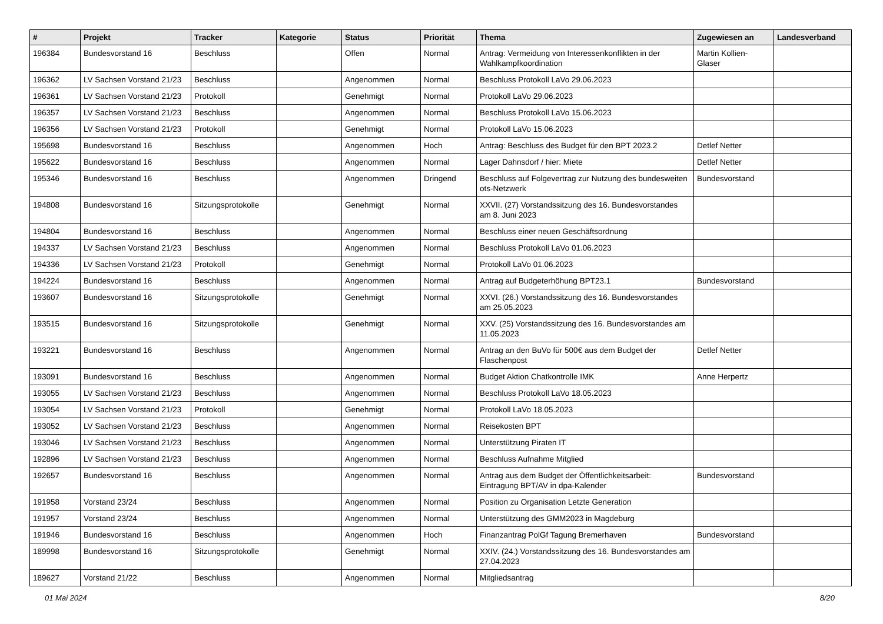| # | Projekt | Tracker | Kategorie | Status | Priorität | Thema | Zugewiesen an | Landesverband |
| --- | --- | --- | --- | --- | --- | --- | --- | --- |
| 196384 | Bundesvorstand 16 | Beschluss | | Offen | Normal | Antrag: Vermeidung von Interessenkonflikten in der Wahlkampfkoordination | Martin Kollien-Glaser | |
| 196362 | LV Sachsen Vorstand 21/23 | Beschluss | | Angenommen | Normal | Beschluss Protokoll LaVo 29.06.2023 | | |
| 196361 | LV Sachsen Vorstand 21/23 | Protokoll | | Genehmigt | Normal | Protokoll LaVo 29.06.2023 | | |
| 196357 | LV Sachsen Vorstand 21/23 | Beschluss | | Angenommen | Normal | Beschluss Protokoll LaVo 15.06.2023 | | |
| 196356 | LV Sachsen Vorstand 21/23 | Protokoll | | Genehmigt | Normal | Protokoll LaVo 15.06.2023 | | |
| 195698 | Bundesvorstand 16 | Beschluss | | Angenommen | Hoch | Antrag: Beschluss des Budget für den BPT 2023.2 | Detlef Netter | |
| 195622 | Bundesvorstand 16 | Beschluss | | Angenommen | Normal | Lager Dahnsdorf / hier: Miete | Detlef Netter | |
| 195346 | Bundesvorstand 16 | Beschluss | | Angenommen | Dringend | Beschluss auf Folgevertrag zur Nutzung des bundesweiten ots-Netzwerk | Bundesvorstand | |
| 194808 | Bundesvorstand 16 | Sitzungsprotokolle | | Genehmigt | Normal | XXVII. (27) Vorstandssitzung des 16. Bundesvorstandes am 8. Juni 2023 | | |
| 194804 | Bundesvorstand 16 | Beschluss | | Angenommen | Normal | Beschluss einer neuen Geschäftsordnung | | |
| 194337 | LV Sachsen Vorstand 21/23 | Beschluss | | Angenommen | Normal | Beschluss Protokoll LaVo 01.06.2023 | | |
| 194336 | LV Sachsen Vorstand 21/23 | Protokoll | | Genehmigt | Normal | Protokoll LaVo 01.06.2023 | | |
| 194224 | Bundesvorstand 16 | Beschluss | | Angenommen | Normal | Antrag auf Budgeterhöhung BPT23.1 | Bundesvorstand | |
| 193607 | Bundesvorstand 16 | Sitzungsprotokolle | | Genehmigt | Normal | XXVI. (26.) Vorstandssitzung des 16. Bundesvorstandes am 25.05.2023 | | |
| 193515 | Bundesvorstand 16 | Sitzungsprotokolle | | Genehmigt | Normal | XXV. (25) Vorstandssitzung des 16. Bundesvorstandes am 11.05.2023 | | |
| 193221 | Bundesvorstand 16 | Beschluss | | Angenommen | Normal | Antrag an den BuVo für 500€ aus dem Budget der Flaschenpost | Detlef Netter | |
| 193091 | Bundesvorstand 16 | Beschluss | | Angenommen | Normal | Budget Aktion Chatkontrolle IMK | Anne Herpertz | |
| 193055 | LV Sachsen Vorstand 21/23 | Beschluss | | Angenommen | Normal | Beschluss Protokoll LaVo 18.05.2023 | | |
| 193054 | LV Sachsen Vorstand 21/23 | Protokoll | | Genehmigt | Normal | Protokoll LaVo 18.05.2023 | | |
| 193052 | LV Sachsen Vorstand 21/23 | Beschluss | | Angenommen | Normal | Reisekosten BPT | | |
| 193046 | LV Sachsen Vorstand 21/23 | Beschluss | | Angenommen | Normal | Unterstützung Piraten IT | | |
| 192896 | LV Sachsen Vorstand 21/23 | Beschluss | | Angenommen | Normal | Beschluss Aufnahme Mitglied | | |
| 192657 | Bundesvorstand 16 | Beschluss | | Angenommen | Normal | Antrag aus dem Budget der Öffentlichkeitsarbeit: Eintragung BPT/AV in dpa-Kalender | Bundesvorstand | |
| 191958 | Vorstand 23/24 | Beschluss | | Angenommen | Normal | Position zu Organisation Letzte Generation | | |
| 191957 | Vorstand 23/24 | Beschluss | | Angenommen | Normal | Unterstützung des GMM2023 in Magdeburg | | |
| 191946 | Bundesvorstand 16 | Beschluss | | Angenommen | Hoch | Finanzantrag PolGf Tagung Bremerhaven | Bundesvorstand | |
| 189998 | Bundesvorstand 16 | Sitzungsprotokolle | | Genehmigt | Normal | XXIV. (24.) Vorstandssitzung des 16. Bundesvorstandes am 27.04.2023 | | |
| 189627 | Vorstand 21/22 | Beschluss | | Angenommen | Normal | Mitgliedsantrag | | |
01 Mai 2024 8/20